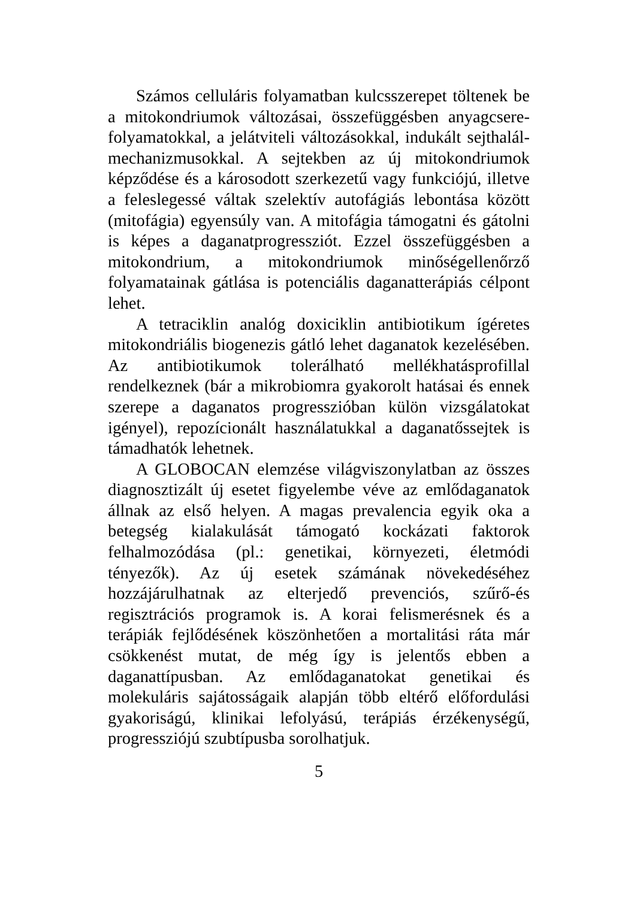Számos celluláris folyamatban kulcsszerepet töltenek be a mitokondriumok változásai, összefüggésben anyagcsere-folyamatokkal, a jelátviteli változásokkal, indukált sejthalál-mechanizmusokkal. A sejtekben az új mitokondriumok képződése és a károsodott szerkezetű vagy funkciójú, illetve a feleslegessé váltak szelektív autofágiás lebontása között (mitofágia) egyensúly van. A mitofágia támogatni és gátolni is képes a daganatprogressziót. Ezzel összefüggésben a mitokondrium, a mitokondriumok minőségellenőrző folyamatainak gátlása is potenciális daganatterápiás célpont lehet.
A tetraciklin analóg doxiciklin antibiotikum ígéretes mitokondriális biogenezis gátló lehet daganatok kezelésében. Az antibiotikumok tolerálható mellékhatásprofillal rendelkeznek (bár a mikrobiomra gyakorolt hatásai és ennek szerepe a daganatos progresszióban külön vizsgálatokat igényel), repozícionált használatukkal a daganatőssejtek is támadhatók lehetnek.
A GLOBOCAN elemzése világviszonylatban az összes diagnosztizált új esetet figyelembe véve az emlődaganatok állnak az első helyen. A magas prevalencia egyik oka a betegség kialakulását támogató kockázati faktorok felhalmozódása (pl.: genetikai, környezeti, életmódi tényezők). Az új esetek számának növekedéséhez hozzájárulhatnak az elterjedő prevenciós, szűrő-és regisztrációs programok is. A korai felismerésnek és a terápiák fejlődésének köszönhetően a mortalitási ráta már csökkenést mutat, de még így is jelentős ebben a daganattípusban. Az emlődaganatokat genetikai és molekuláris sajátosságaik alapján több eltérő előfordulási gyakoriságú, klinikai lefolyású, terápiás érzékenységű, progressziójú szubtípusba sorolhatjuk.
5